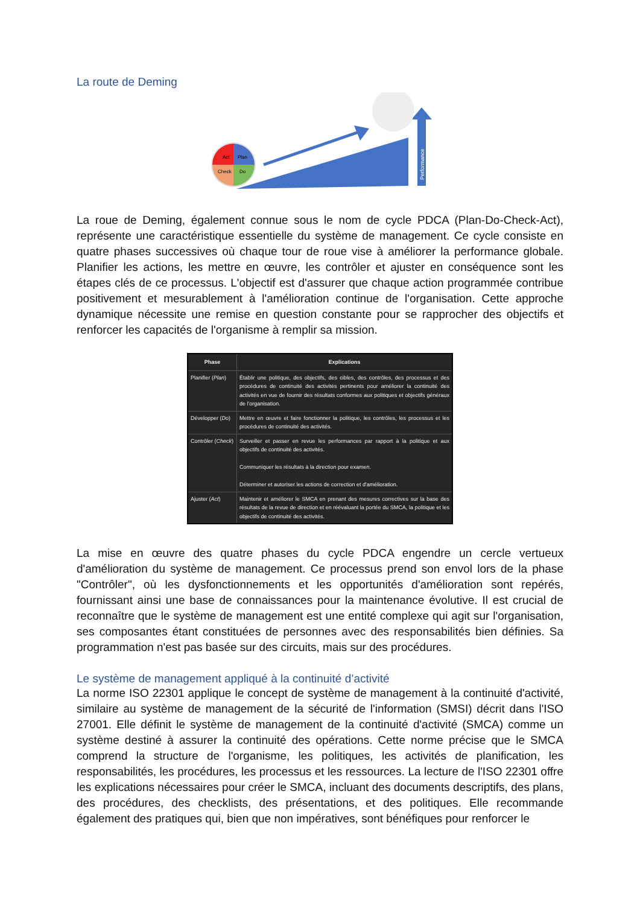La route de Deming
Performance
Act
Plan
Check
Do
La roue de Deming, également connue sous le nom de cycle PDCA (Plan-Do-Check-Act), représente une caractéristique essentielle du système de management. Ce cycle consiste en quatre phases successives où chaque tour de roue vise à améliorer la performance globale. Planifier les actions, les mettre en œuvre, les contrôler et ajuster en conséquence sont les étapes clés de ce processus. L'objectif est d'assurer que chaque action programmée contribue positivement et mesurablement à l'amélioration continue de l'organisation. Cette approche dynamique nécessite une remise en question constante pour se rapprocher des objectifs et renforcer les capacités de l'organisme à remplir sa mission.
| Phase | Explications |
| --- | --- |
| Planifier ( Plan ) | Établir une politique, des objectifs, des cibles, des contrôles, des processus et des procédures de continuité des activités pertinents pour améliorer la continuité des activités en vue de fournir des résultats conformes aux politiques et objectifs généraux de l'organisation. |
| Développer ( Do ) | Mettre en œuvre et faire fonctionner la politique, les contrôles, les processus et les procédures de continuité des activités. |
| Contrôler ( Check ) | Surveiller et passer en revue les performances par rapport à la politique et aux objectifs de continuité des activités. Communiquer les résultats à la direction pour examen. Déterminer et autoriser les actions de correction et d'amélioration. |
| Ajuster ( Act ) | Maintenir et améliorer le SMCA en prenant des mesures correctives sur la base des résultats de la revue de direction et en réévaluant la portée du SMCA, la politique et les objectifs de continuité des activités. |
La mise en œuvre des quatre phases du cycle PDCA engendre un cercle vertueux d'amélioration du système de management. Ce processus prend son envol lors de la phase "Contrôler", où les dysfonctionnements et les opportunités d'amélioration sont repérés, fournissant ainsi une base de connaissances pour la maintenance évolutive. Il est crucial de reconnaître que le système de management est une entité complexe qui agit sur l'organisation, ses composantes étant constituées de personnes avec des responsabilités bien définies. Sa programmation n'est pas basée sur des circuits, mais sur des procédures.
Le système de management appliqué à la continuité d’activité
La norme ISO 22301 applique le concept de système de management à la continuité d'activité, similaire au système de management de la sécurité de l'information (SMSI) décrit dans l'ISO 27001. Elle définit le système de management de la continuité d'activité (SMCA) comme un système destiné à assurer la continuité des opérations. Cette norme précise que le SMCA comprend la structure de l'organisme, les politiques, les activités de planification, les responsabilités, les procédures, les processus et les ressources. La lecture de l'ISO 22301 offre les explications nécessaires pour créer le SMCA, incluant des documents descriptifs, des plans, des procédures, des checklists, des présentations, et des politiques. Elle recommande également des pratiques qui, bien que non impératives, sont bénéfiques pour renforcer le